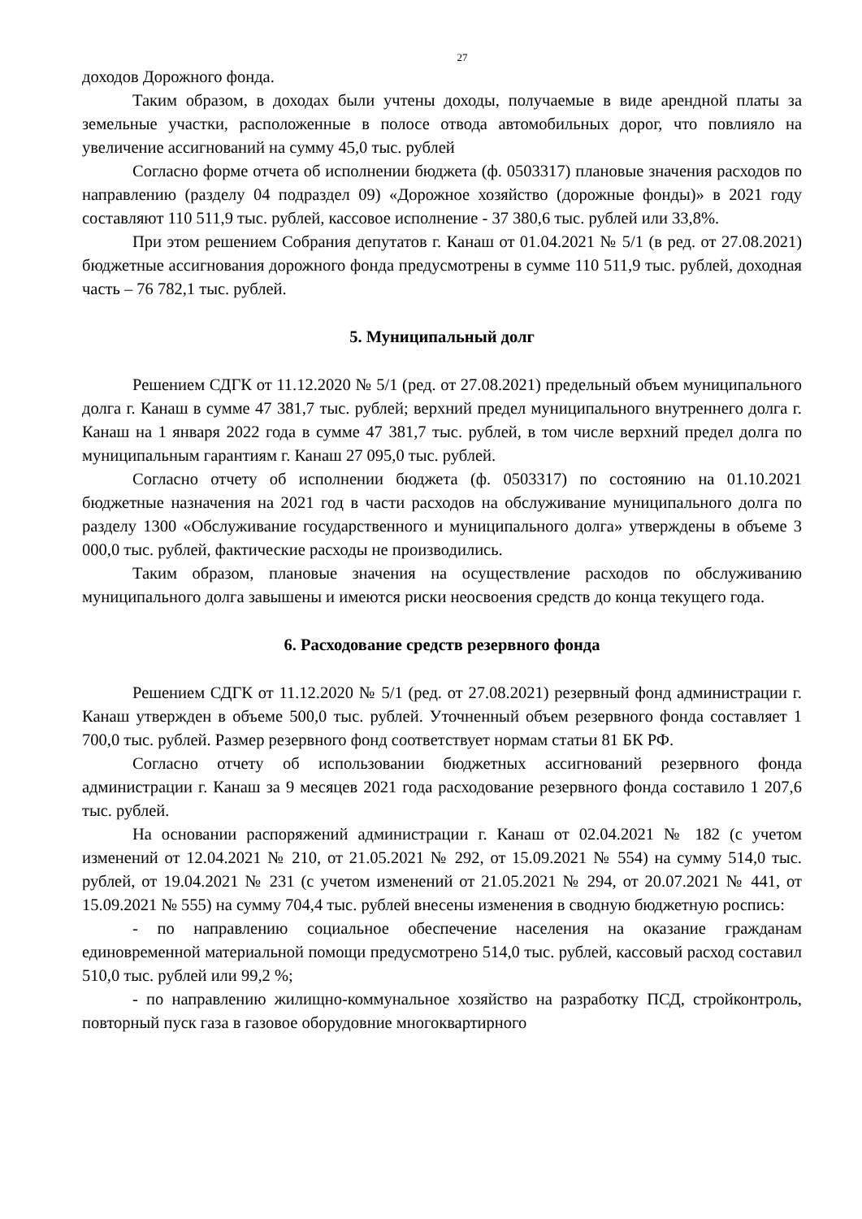27
доходов Дорожного фонда.
Таким образом, в доходах были учтены доходы, получаемые в виде арендной платы за земельные участки, расположенные в полосе отвода автомобильных дорог, что повлияло на увеличение ассигнований на сумму 45,0 тыс. рублей
Согласно форме отчета об исполнении бюджета (ф. 0503317) плановые значения расходов по направлению (разделу 04 подраздел 09) «Дорожное хозяйство (дорожные фонды)» в 2021 году составляют 110 511,9 тыс. рублей, кассовое исполнение - 37 380,6 тыс. рублей или 33,8%.
При этом решением Собрания депутатов г. Канаш от 01.04.2021 № 5/1 (в ред. от 27.08.2021) бюджетные ассигнования дорожного фонда предусмотрены в сумме 110 511,9 тыс. рублей, доходная часть – 76 782,1 тыс. рублей.
5. Муниципальный долг
Решением СДГК от 11.12.2020 № 5/1 (ред. от 27.08.2021) предельный объем муниципального долга г. Канаш в сумме 47 381,7 тыс. рублей; верхний предел муниципального внутреннего долга г. Канаш на 1 января 2022 года в сумме 47 381,7 тыс. рублей, в том числе верхний предел долга по муниципальным гарантиям г. Канаш 27 095,0 тыс. рублей.
Согласно отчету об исполнении бюджета (ф. 0503317) по состоянию на 01.10.2021 бюджетные назначения на 2021 год в части расходов на обслуживание муниципального долга по разделу 1300 «Обслуживание государственного и муниципального долга» утверждены в объеме 3 000,0 тыс. рублей, фактические расходы не производились.
Таким образом, плановые значения на осуществление расходов по обслуживанию муниципального долга завышены и имеются риски неосвоения средств до конца текущего года.
6. Расходование средств резервного фонда
Решением СДГК от 11.12.2020 № 5/1 (ред. от 27.08.2021) резервный фонд администрации г. Канаш утвержден в объеме 500,0 тыс. рублей. Уточненный объем резервного фонда составляет 1 700,0 тыс. рублей. Размер резервного фонд соответствует нормам статьи 81 БК РФ.
Согласно отчету об использовании бюджетных ассигнований резервного фонда администрации г. Канаш за 9 месяцев 2021 года расходование резервного фонда составило 1 207,6 тыс. рублей.
На основании распоряжений администрации г. Канаш от 02.04.2021 № 182 (с учетом изменений от 12.04.2021 № 210, от 21.05.2021 № 292, от 15.09.2021 № 554) на сумму 514,0 тыс. рублей, от 19.04.2021 № 231 (с учетом изменений от 21.05.2021 № 294, от 20.07.2021 № 441, от 15.09.2021 № 555) на сумму 704,4 тыс. рублей внесены изменения в сводную бюджетную роспись:
- по направлению социальное обеспечение населения на оказание гражданам единовременной материальной помощи предусмотрено 514,0 тыс. рублей, кассовый расход составил 510,0 тыс. рублей или 99,2 %;
- по направлению жилищно-коммунальное хозяйство на разработку ПСД, стройконтроль, повторный пуск газа в газовое оборудовние многоквартирного